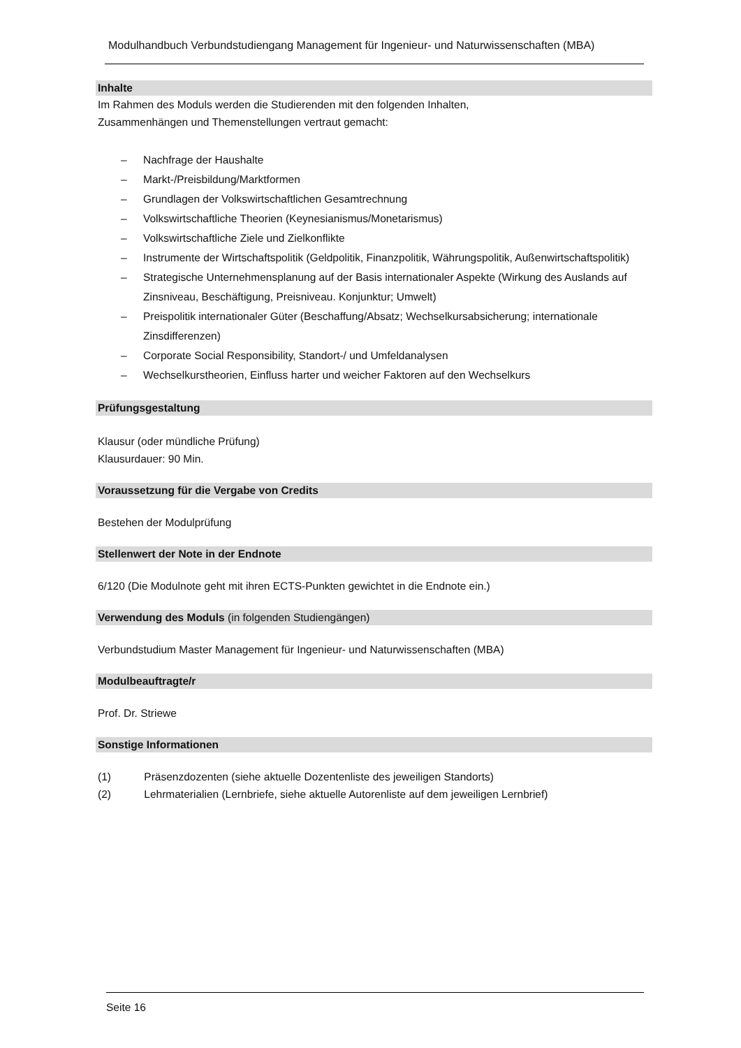Modulhandbuch Verbundstudiengang Management für Ingenieur- und Naturwissenschaften (MBA)
Inhalte
Im Rahmen des Moduls werden die Studierenden mit den folgenden Inhalten,
Zusammenhängen und Themenstellungen vertraut gemacht:
– Nachfrage der Haushalte
– Markt-/Preisbildung/Marktformen
– Grundlagen der Volkswirtschaftlichen Gesamtrechnung
– Volkswirtschaftliche Theorien (Keynesianismus/Monetarismus)
– Volkswirtschaftliche Ziele und Zielkonflikte
– Instrumente der Wirtschaftspolitik (Geldpolitik, Finanzpolitik, Währungspolitik, Außenwirtschaftspolitik)
– Strategische Unternehmensplanung auf der Basis internationaler Aspekte (Wirkung des Auslands auf Zinsniveau, Beschäftigung, Preisniveau. Konjunktur; Umwelt)
– Preispolitik internationaler Güter (Beschaffung/Absatz; Wechselkursabsicherung; internationale Zinsdifferenzen)
– Corporate Social Responsibility, Standort-/ und Umfeldanalysen
– Wechselkurstheorien, Einfluss harter und weicher Faktoren auf den Wechselkurs
Prüfungsgestaltung
Klausur (oder mündliche Prüfung)
Klausurdauer: 90 Min.
Voraussetzung für die Vergabe von Credits
Bestehen der Modulprüfung
Stellenwert der Note in der Endnote
6/120 (Die Modulnote geht mit ihren ECTS-Punkten gewichtet in die Endnote ein.)
Verwendung des Moduls (in folgenden Studiengängen)
Verbundstudium Master Management für Ingenieur- und Naturwissenschaften (MBA)
Modulbeauftragte/r
Prof. Dr. Striewe
Sonstige Informationen
(1) Präsenzdozenten (siehe aktuelle Dozentenliste des jeweiligen Standorts)
(2) Lehrmaterialien (Lernbriefe, siehe aktuelle Autorenliste auf dem jeweiligen Lernbrief)
Seite 16